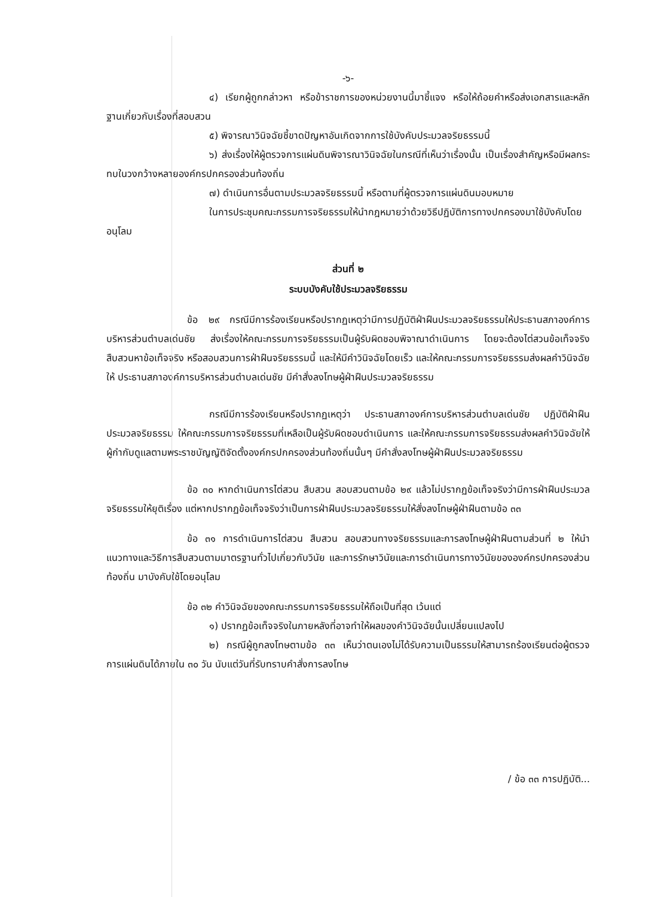-๖-
๔) เรียกผู้ถูกกล่าวหา หรือข้าราชการของหน่วยงานนี้มาชี้แจง หรือให้ถ้อยคำหรือส่งเอกสารและหลักฐานเกี่ยวกับเรื่องที่สอบสวน
๕) พิจารณาวินิจฉัยชี้ขาดปัญหาอันเกิดจากการใช้บังคับประมวลจริยธรรมนี้
๖) ส่งเรื่องให้ผู้ตรวจการแผ่นดินพิจารณาวินิจฉัยในกรณีที่เห็นว่าเรื่องนั้น เป็นเรื่องสำคัญหรือมีผลกระทบในวงกว้างหลายองค์กรปกครองส่วนท้องถิ่น
๗) ดำเนินการอื่นตามประมวลจริยธรรมนี้ หรือตามที่ผู้ตรวจการแผ่นดินมอบหมาย
ในการประชุมคณะกรรมการจริยธรรมให้นำกฎหมายว่าด้วยวิธีปฏิบัติการทางปกครองมาใช้บังคับโดยอนุโลม
ส่วนที่ ๒
ระบบบังคับใช้ประมวลจริยธรรม
ข้อ ๒๙ กรณีมีการร้องเรียนหรือปรากฏเหตุว่ามีการปฏิบัติฝ่าฝืนประมวลจริยธรรมให้ประธานสภาองค์การบริหารส่วนตำบลเด่นชัย ส่งเรื่องให้คณะกรรมการจริยธรรมเป็นผู้รับผิดชอบพิจาณาดำเนินการ โดยจะต้องไต่สวนข้อเท็จจริง สืบสวนหาข้อเท็จจริง หรือสอบสวนการฝ่าฝืนจริยธรรมนี้ และให้มีคำวินิจฉัยโดยเร็ว และให้คณะกรรมการจริยธรรมส่งผลคำวินิจฉัยให้ ประธานสภาองค์การบริหารส่วนตำบลเด่นชัย มีคำสั่งลงโทษผู้ฝ่าฝืนประมวลจริยธรรม
กรณีมีการร้องเรียนหรือปรากฏเหตุว่า ประธานสภาองค์การบริหารส่วนตำบลเด่นชัย ปฏิบัติฝ่าฝืนประมวลจริยธรรม ให้คณะกรรมการจริยธรรมที่เหลือเป็นผู้รับผิดชอบดำเนินการ และให้คณะกรรมการจริยธรรมส่งผลคำวินิจฉัยให้ผู้กำกับดูแลตามพระราชบัญญัติจัดตั้งองค์กรปกครองส่วนท้องถิ่นนั้นๆ มีคำสั่งลงโทษผู้ฝ่าฝืนประมวลจริยธรรม
ข้อ ๓๐ หากดำเนินการไต่สวน สืบสวน สอบสวนตามข้อ ๒๙ แล้วไม่ปรากฏข้อเท็จจริงว่ามีการฝ่าฝืนประมวลจริยธรรมให้ยุติเรื่อง แต่หากปรากฏข้อเท็จจริงว่าเป็นการฝ่าฝืนประมวลจริยธรรมให้สั่งลงโทษผู้ฝ่าฝืนตามข้อ ๓๓
ข้อ ๓๑ การดำเนินการไต่สวน สืบสวน สอบสวนทางจริยธรรมและการลงโทษผู้ฝ่าฝืนตามส่วนที่ ๒ ให้นำแนวทางและวิธีการสืบสวนตามมาตรฐานทั่วไปเกี่ยวกับวินัย และการรักษาวินัยและการดำเนินการทางวินัยขององค์กรปกครองส่วนท้องถิ่น มาบังคับใช้โดยอนุโลม
ข้อ ๓๒ คำวินิจฉัยของคณะกรรมการจริยธรรมให้ถือเป็นที่สุด เว้นแต่
๑) ปรากฏข้อเท็จจริงในภายหลังที่อาจทำให้ผลของคำวินิจฉัยนั้นเปลี่ยนแปลงไป
๒) กรณีผู้ถูกลงโทษตามข้อ ๓๓ เห็นว่าตนเองไม่ได้รับความเป็นธรรมให้สามารถร้องเรียนต่อผู้ตรวจการแผ่นดินได้ภายใน ๓๐ วัน นับแต่วันที่รับทราบคำสั่งการลงโทษ
/ ข้อ ๓๓ การปฏิบัติ...